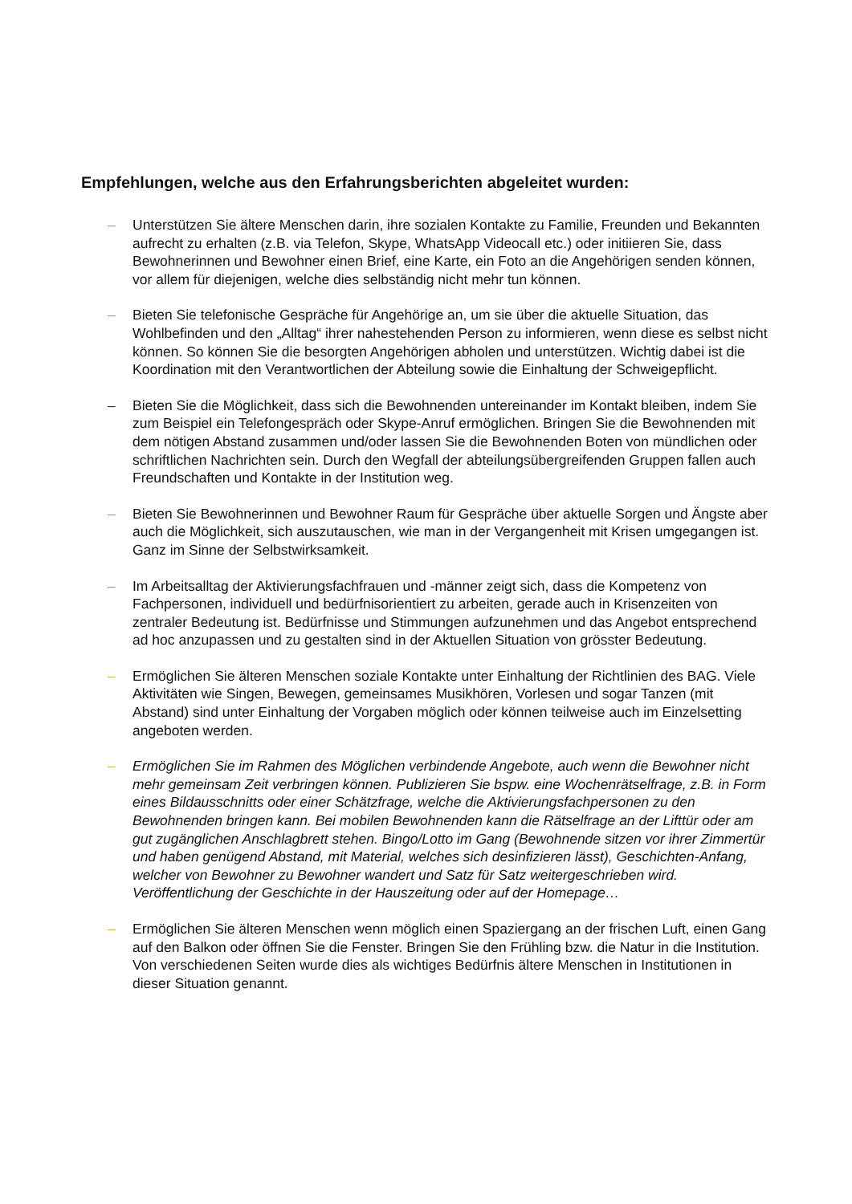Empfehlungen, welche aus den Erfahrungsberichten abgeleitet wurden:
– Unterstützen Sie ältere Menschen darin, ihre sozialen Kontakte zu Familie, Freunden und Bekannten aufrecht zu erhalten (z.B. via Telefon, Skype, WhatsApp Videocall etc.) oder initiieren Sie, dass Bewohnerinnen und Bewohner einen Brief, eine Karte, ein Foto an die Angehörigen senden können, vor allem für diejenigen, welche dies selbständig nicht mehr tun können.
– Bieten Sie telefonische Gespräche für Angehörige an, um sie über die aktuelle Situation, das Wohlbefinden und den „Alltag“ ihrer nahestehenden Person zu informieren, wenn diese es selbst nicht können. So können Sie die besorgten Angehörigen abholen und unterstützen. Wichtig dabei ist die Koordination mit den Verantwortlichen der Abteilung sowie die Einhaltung der Schweigepflicht.
– Bieten Sie die Möglichkeit, dass sich die Bewohnenden untereinander im Kontakt bleiben, indem Sie zum Beispiel ein Telefongespräch oder Skype-Anruf ermöglichen. Bringen Sie die Bewohnenden mit dem nötigen Abstand zusammen und/oder lassen Sie die Bewohnenden Boten von mündlichen oder schriftlichen Nachrichten sein. Durch den Wegfall der abteilungsübergreifenden Gruppen fallen auch Freundschaften und Kontakte in der Institution weg.
– Bieten Sie Bewohnerinnen und Bewohner Raum für Gespräche über aktuelle Sorgen und Ängste aber auch die Möglichkeit, sich auszutauschen, wie man in der Vergangenheit mit Krisen umgegangen ist. Ganz im Sinne der Selbstwirksamkeit.
– Im Arbeitsalltag der Aktivierungsfachfrauen und -männer zeigt sich, dass die Kompetenz von Fachpersonen, individuell und bedürfnisorientiert zu arbeiten, gerade auch in Krisenzeiten von zentraler Bedeutung ist. Bedürfnisse und Stimmungen aufzunehmen und das Angebot entsprechend ad hoc anzupassen und zu gestalten sind in der Aktuellen Situation von grösster Bedeutung.
– Ermöglichen Sie älteren Menschen soziale Kontakte unter Einhaltung der Richtlinien des BAG. Viele Aktivitäten wie Singen, Bewegen, gemeinsames Musikhören, Vorlesen und sogar Tanzen (mit Abstand) sind unter Einhaltung der Vorgaben möglich oder können teilweise auch im Einzelsetting angeboten werden.
– Ermöglichen Sie im Rahmen des Möglichen verbindende Angebote, auch wenn die Bewohner nicht mehr gemeinsam Zeit verbringen können. Publizieren Sie bspw. eine Wochenrätselfrage, z.B. in Form eines Bildausschnitts oder einer Schätzfrage, welche die Aktivierungsfachpersonen zu den Bewohnenden bringen kann. Bei mobilen Bewohnenden kann die Rätselfrage an der Lifttür oder am gut zugänglichen Anschlagbrett stehen. Bingo/Lotto im Gang (Bewohnende sitzen vor ihrer Zimmertür und haben genügend Abstand, mit Material, welches sich desinfizieren lässt), Geschichten-Anfang, welcher von Bewohner zu Bewohner wandert und Satz für Satz weitergeschrieben wird. Veröffentlichung der Geschichte in der Hauszeitung oder auf der Homepage…
– Ermöglichen Sie älteren Menschen wenn möglich einen Spaziergang an der frischen Luft, einen Gang auf den Balkon oder öffnen Sie die Fenster. Bringen Sie den Frühling bzw. die Natur in die Institution. Von verschiedenen Seiten wurde dies als wichtiges Bedürfnis ältere Menschen in Institutionen in dieser Situation genannt.